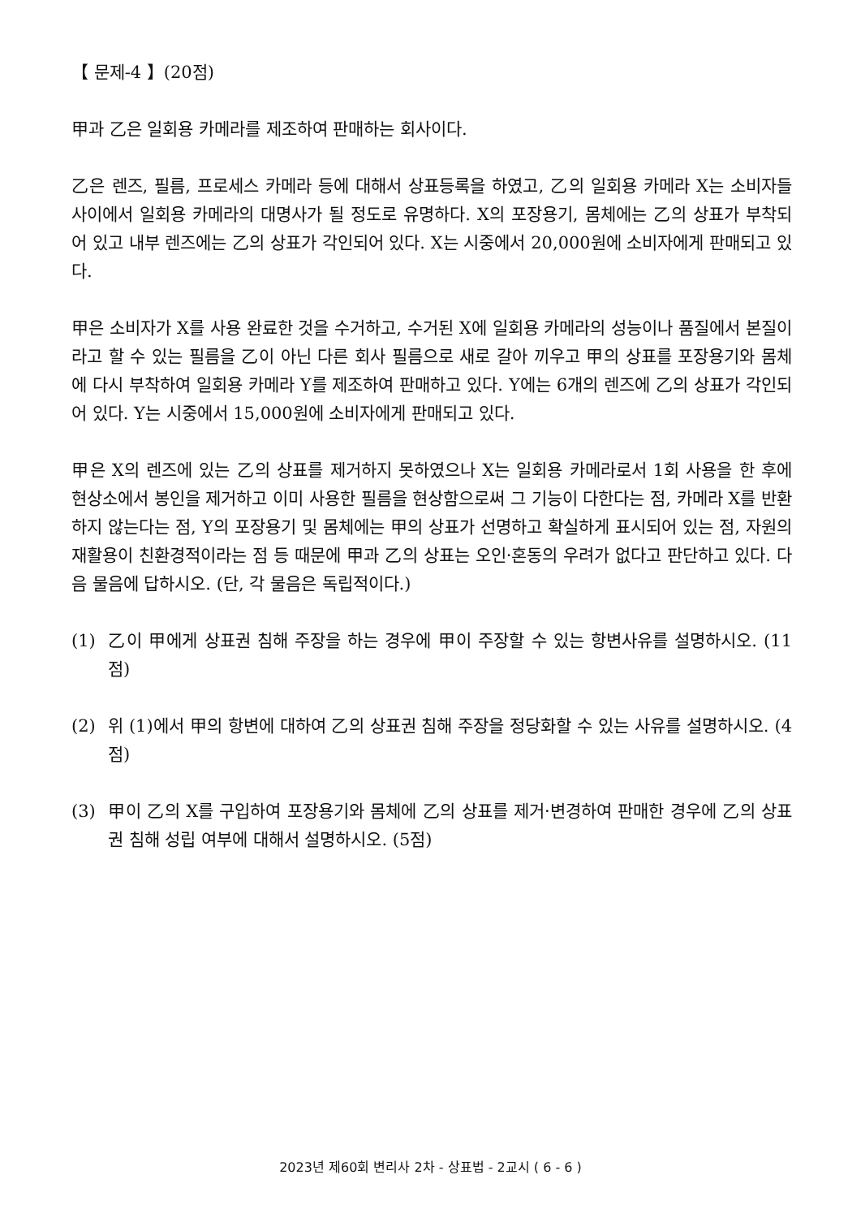【 문제-4 】(20점)
甲과 乙은 일회용 카메라를 제조하여 판매하는 회사이다.
乙은 렌즈, 필름, 프로세스 카메라 등에 대해서 상표등록을 하였고, 乙의 일회용 카메라 X는 소비자들 사이에서 일회용 카메라의 대명사가 될 정도로 유명하다. X의 포장용기, 몸체에는 乙의 상표가 부착되어 있고 내부 렌즈에는 乙의 상표가 각인되어 있다. X는 시중에서 20,000원에 소비자에게 판매되고 있다.
甲은 소비자가 X를 사용 완료한 것을 수거하고, 수거된 X에 일회용 카메라의 성능이나 품질에서 본질이라고 할 수 있는 필름을 乙이 아닌 다른 회사 필름으로 새로 갈아 끼우고 甲의 상표를 포장용기와 몸체에 다시 부착하여 일회용 카메라 Y를 제조하여 판매하고 있다. Y에는 6개의 렌즈에 乙의 상표가 각인되어 있다. Y는 시중에서 15,000원에 소비자에게 판매되고 있다.
甲은 X의 렌즈에 있는 乙의 상표를 제거하지 못하였으나 X는 일회용 카메라로서 1회 사용을 한 후에 현상소에서 봉인을 제거하고 이미 사용한 필름을 현상함으로써 그 기능이 다한다는 점, 카메라 X를 반환하지 않는다는 점, Y의 포장용기 및 몸체에는 甲의 상표가 선명하고 확실하게 표시되어 있는 점, 자원의 재활용이 친환경적이라는 점 등 때문에 甲과 乙의 상표는 오인·혼동의 우려가 없다고 판단하고 있다. 다음 물음에 답하시오. (단, 각 물음은 독립적이다.)
(1) 乙이 甲에게 상표권 침해 주장을 하는 경우에 甲이 주장할 수 있는 항변사유를 설명하시오. (11점)
(2) 위 (1)에서 甲의 항변에 대하여 乙의 상표권 침해 주장을 정당화할 수 있는 사유를 설명하시오. (4점)
(3) 甲이 乙의 X를 구입하여 포장용기와 몸체에 乙의 상표를 제거·변경하여 판매한 경우에 乙의 상표권 침해 성립 여부에 대해서 설명하시오. (5점)
2023년 제60회 변리사 2차 - 상표법 - 2교시 ( 6 - 6 )